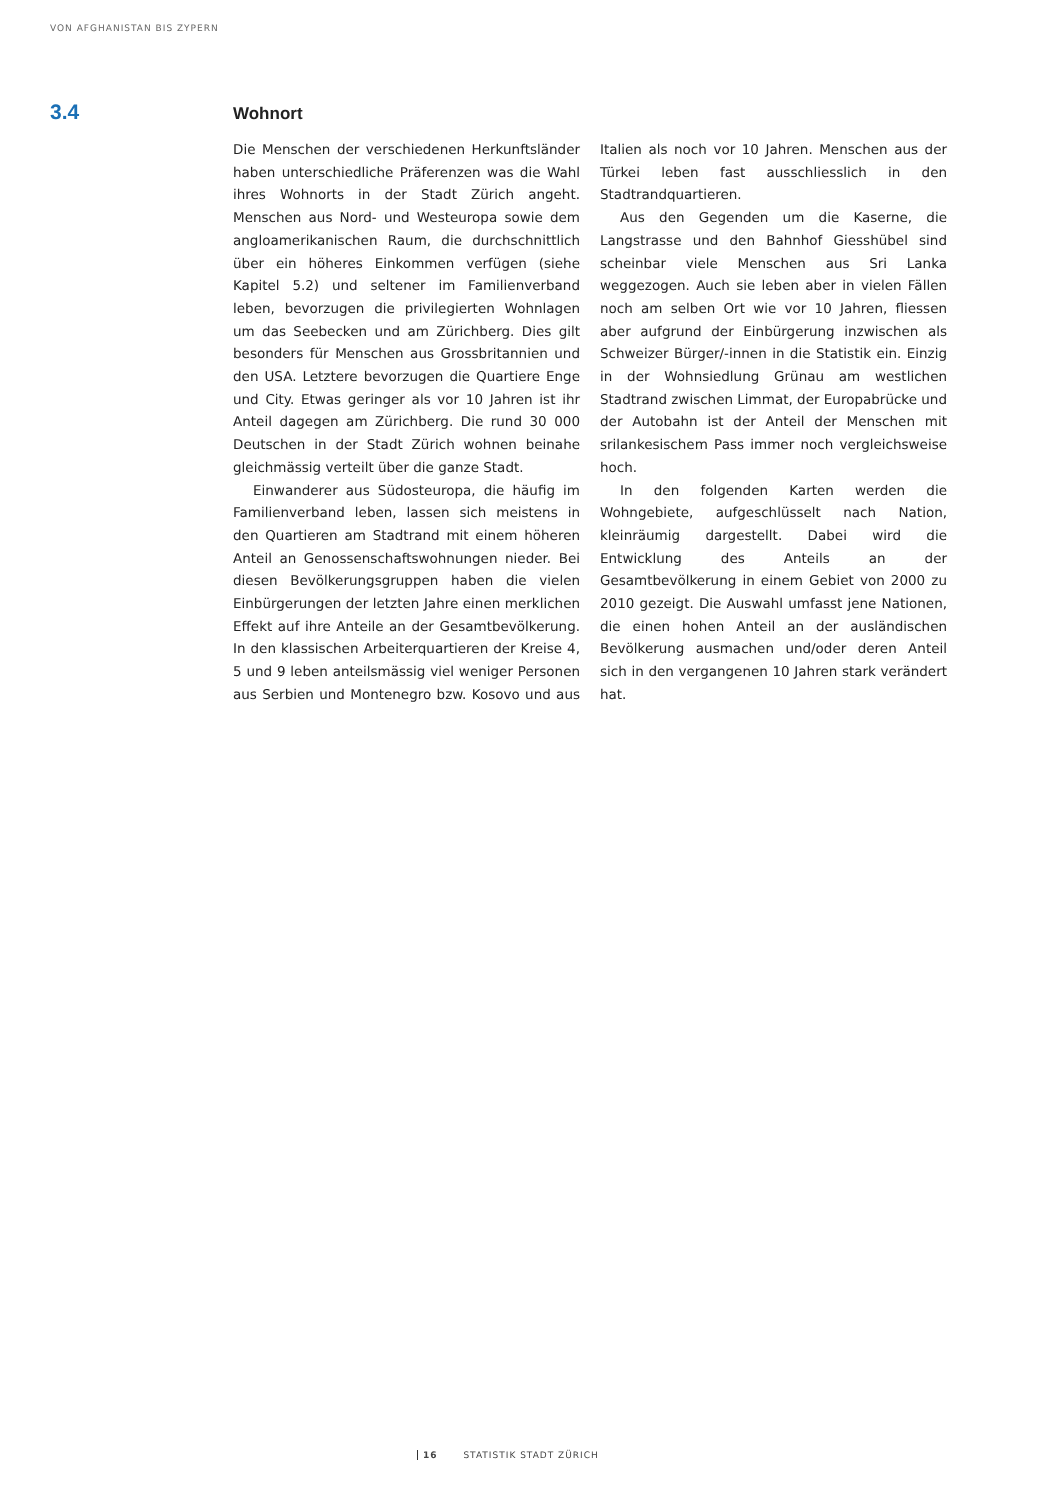VON AFGHANISTAN BIS ZYPERN
3.4
Wohnort
Die Menschen der verschiedenen Herkunftsländer haben unterschiedliche Präferenzen was die Wahl ihres Wohnorts in der Stadt Zürich angeht. Menschen aus Nord- und Westeuropa sowie dem angloamerikanischen Raum, die durchschnittlich über ein höheres Einkommen verfügen (siehe Kapitel 5.2) und seltener im Familienverband leben, bevorzugen die privilegierten Wohnlagen um das Seebecken und am Zürichberg. Dies gilt besonders für Menschen aus Grossbritannien und den USA. Letztere bevorzugen die Quartiere Enge und City. Etwas geringer als vor 10 Jahren ist ihr Anteil dagegen am Zürichberg. Die rund 30 000 Deutschen in der Stadt Zürich wohnen beinahe gleichmässig verteilt über die ganze Stadt.
Einwanderer aus Südosteuropa, die häufig im Familienverband leben, lassen sich meistens in den Quartieren am Stadtrand mit einem höheren Anteil an Genossenschaftswohnungen nieder. Bei diesen Bevölkerungsgruppen haben die vielen Einbürgerungen der letzten Jahre einen merklichen Effekt auf ihre Anteile an der Gesamtbevölkerung. In den klassischen Arbeiterquartieren der Kreise 4, 5 und 9 leben anteilsmässig viel weniger Personen aus Serbien und Montenegro bzw. Kosovo und aus Italien als noch vor 10 Jahren. Menschen aus der Türkei leben fast ausschliesslich in den Stadtrandquartieren.
Aus den Gegenden um die Kaserne, die Langstrasse und den Bahnhof Giesshübel sind scheinbar viele Menschen aus Sri Lanka weggezogen. Auch sie leben aber in vielen Fällen noch am selben Ort wie vor 10 Jahren, fliessen aber aufgrund der Einbürgerung inzwischen als Schweizer Bürger/-innen in die Statistik ein. Einzig in der Wohnsiedlung Grünau am westlichen Stadtrand zwischen Limmat, der Europabrücke und der Autobahn ist der Anteil der Menschen mit srilankesischem Pass immer noch vergleichsweise hoch.
In den folgenden Karten werden die Wohngebiete, aufgeschlüsselt nach Nation, kleinräumig dargestellt. Dabei wird die Entwicklung des Anteils an der Gesamtbevölkerung in einem Gebiet von 2000 zu 2010 gezeigt. Die Auswahl umfasst jene Nationen, die einen hohen Anteil an der ausländischen Bevölkerung ausmachen und/oder deren Anteil sich in den vergangenen 10 Jahren stark verändert hat.
16 STATISTIK STADT ZÜRICH